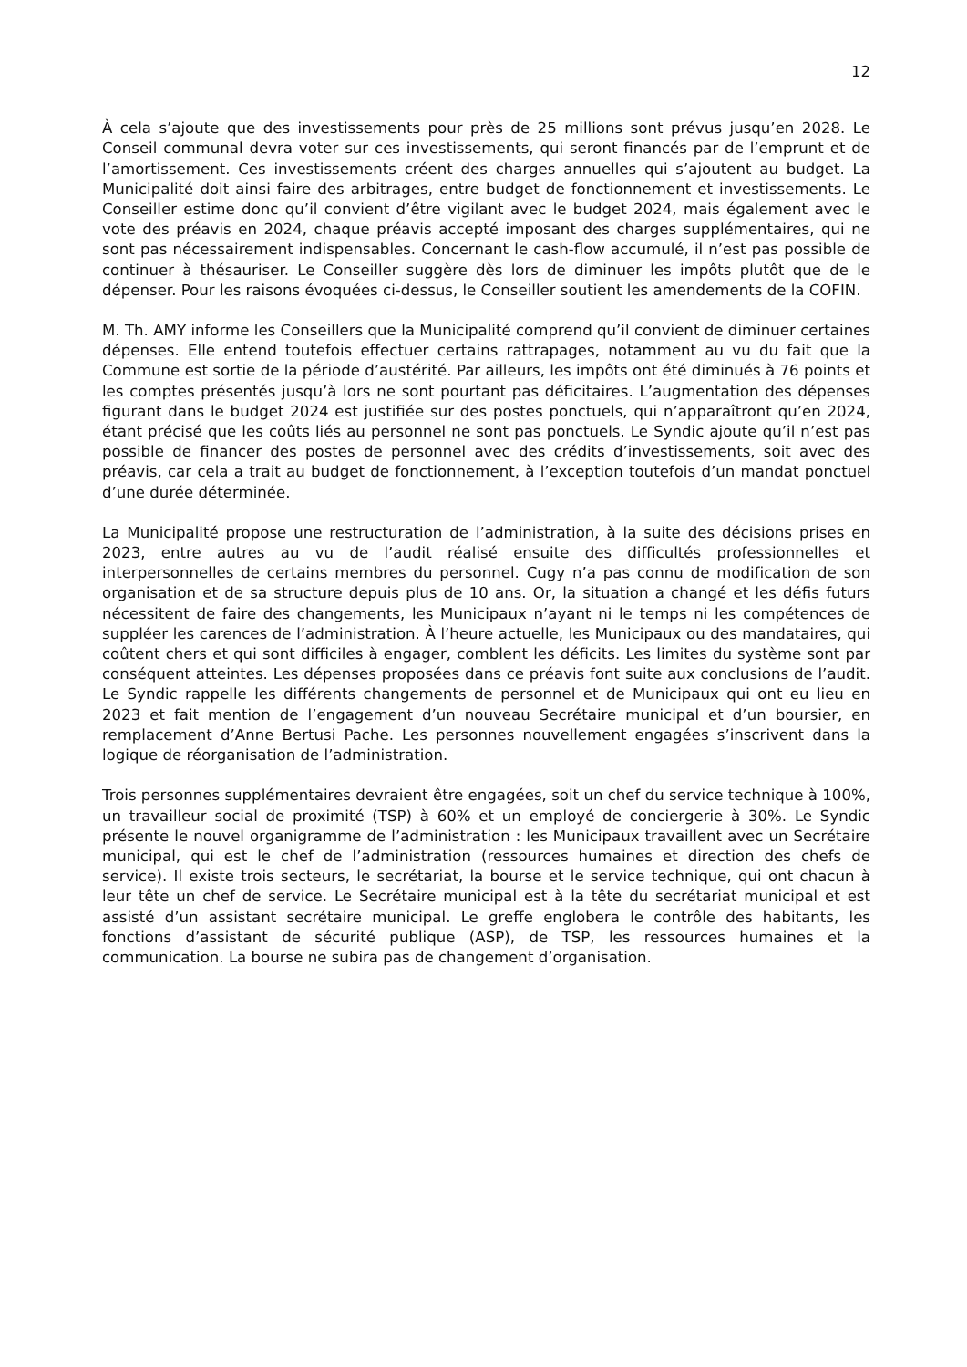12
À cela s’ajoute que des investissements pour près de 25 millions sont prévus jusqu’en 2028. Le Conseil communal devra voter sur ces investissements, qui seront financés par de l’emprunt et de l’amortissement. Ces investissements créent des charges annuelles qui s’ajoutent au budget. La Municipalité doit ainsi faire des arbitrages, entre budget de fonctionnement et investissements. Le Conseiller estime donc qu’il convient d’être vigilant avec le budget 2024, mais également avec le vote des préavis en 2024, chaque préavis accepté imposant des charges supplémentaires, qui ne sont pas nécessairement indispensables. Concernant le cash-flow accumulé, il n’est pas possible de continuer à thésauriser. Le Conseiller suggère dès lors de diminuer les impôts plutôt que de le dépenser. Pour les raisons évoquées ci-dessus, le Conseiller soutient les amendements de la COFIN.
M. Th. AMY informe les Conseillers que la Municipalité comprend qu’il convient de diminuer certaines dépenses. Elle entend toutefois effectuer certains rattrapages, notamment au vu du fait que la Commune est sortie de la période d’austérité. Par ailleurs, les impôts ont été diminués à 76 points et les comptes présentés jusqu’à lors ne sont pourtant pas déficitaires. L’augmentation des dépenses figurant dans le budget 2024 est justifiée sur des postes ponctuels, qui n’apparaîtront qu’en 2024, étant précisé que les coûts liés au personnel ne sont pas ponctuels. Le Syndic ajoute qu’il n’est pas possible de financer des postes de personnel avec des crédits d’investissements, soit avec des préavis, car cela a trait au budget de fonctionnement, à l’exception toutefois d’un mandat ponctuel d’une durée déterminée.
La Municipalité propose une restructuration de l’administration, à la suite des décisions prises en 2023, entre autres au vu de l’audit réalisé ensuite des difficultés professionnelles et interpersonnelles de certains membres du personnel. Cugy n’a pas connu de modification de son organisation et de sa structure depuis plus de 10 ans. Or, la situation a changé et les défis futurs nécessitent de faire des changements, les Municipaux n’ayant ni le temps ni les compétences de suppléer les carences de l’administration. À l’heure actuelle, les Municipaux ou des mandataires, qui coûtent chers et qui sont difficiles à engager, comblent les déficits. Les limites du système sont par conséquent atteintes. Les dépenses proposées dans ce préavis font suite aux conclusions de l’audit. Le Syndic rappelle les différents changements de personnel et de Municipaux qui ont eu lieu en 2023 et fait mention de l’engagement d’un nouveau Secrétaire municipal et d’un boursier, en remplacement d’Anne Bertusi Pache. Les personnes nouvellement engagées s’inscrivent dans la logique de réorganisation de l’administration.
Trois personnes supplémentaires devraient être engagées, soit un chef du service technique à 100%, un travailleur social de proximité (TSP) à 60% et un employé de conciergerie à 30%. Le Syndic présente le nouvel organigramme de l’administration : les Municipaux travaillent avec un Secrétaire municipal, qui est le chef de l’administration (ressources humaines et direction des chefs de service). Il existe trois secteurs, le secrétariat, la bourse et le service technique, qui ont chacun à leur tête un chef de service. Le Secrétaire municipal est à la tête du secrétariat municipal et est assisté d’un assistant secrétaire municipal. Le greffe englobera le contrôle des habitants, les fonctions d’assistant de sécurité publique (ASP), de TSP, les ressources humaines et la communication. La bourse ne subira pas de changement d’organisation.